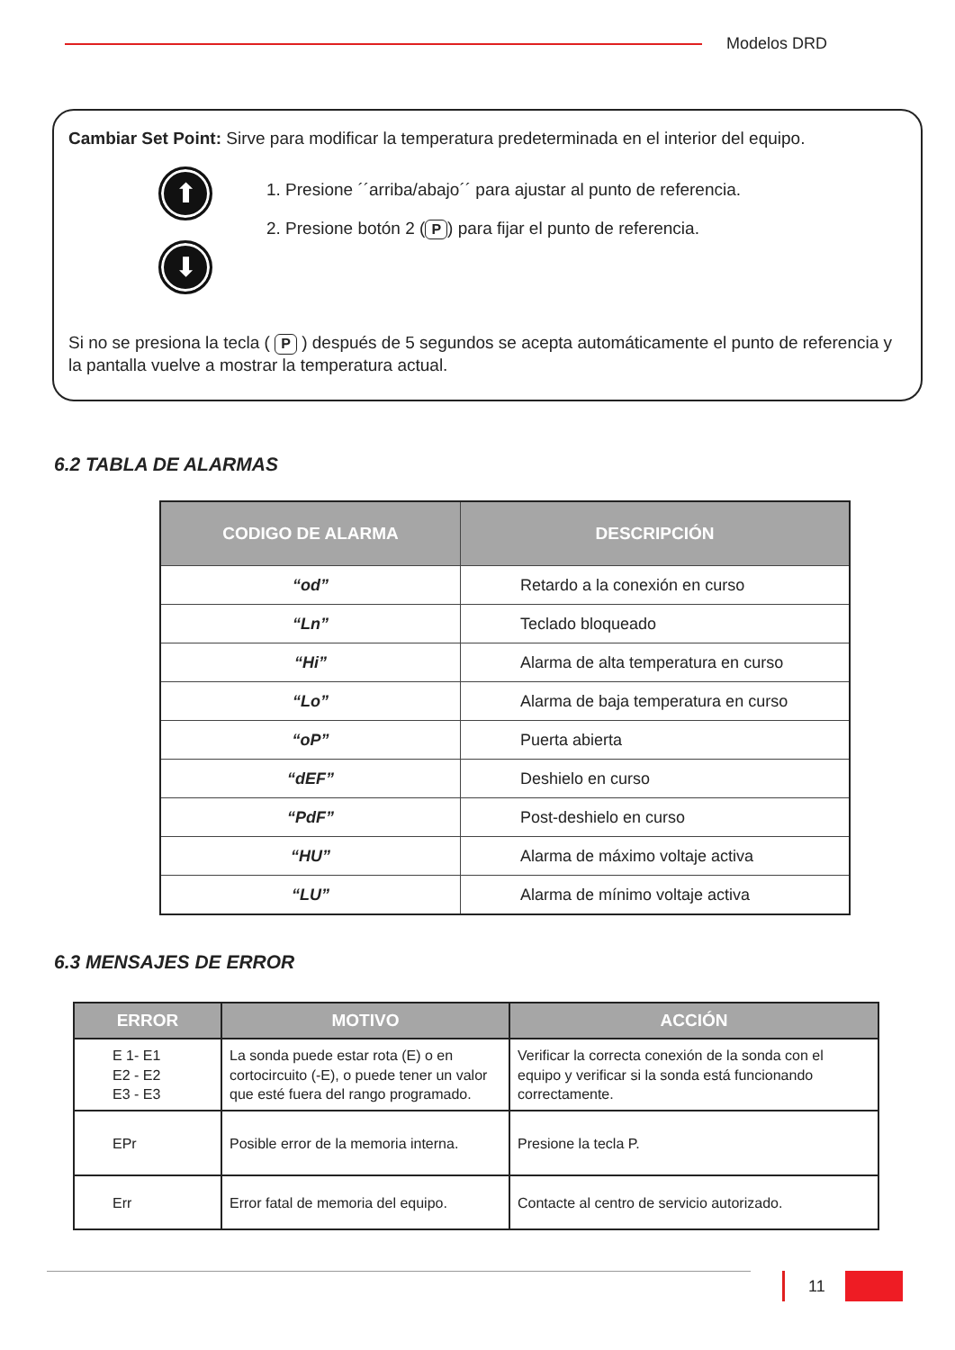Modelos DRD
Cambiar Set Point: Sirve para modificar la temperatura predeterminada en el interior del equipo.
⬆
⬇
1. Presione ´´arriba/abajo´´ para ajustar al punto de referencia.
2. Presione botón 2 (P) para fijar el punto de referencia.
Si no se presiona la tecla ( P ) después de 5 segundos se acepta automáticamente el punto de referencia y la pantalla vuelve a mostrar la temperatura actual.
6.2 TABLA DE ALARMAS
| CODIGO DE ALARMA | DESCRIPCIÓN |
| --- | --- |
| “od” | Retardo a la conexión en curso |
| “Ln” | Teclado bloqueado |
| “Hi” | Alarma de alta temperatura en curso |
| “Lo” | Alarma de baja temperatura en curso |
| “oP” | Puerta abierta |
| “dEF” | Deshielo en curso |
| “PdF” | Post-deshielo en curso |
| “HU” | Alarma de máximo voltaje activa |
| “LU” | Alarma de mínimo voltaje activa |
6.3 MENSAJES DE ERROR
| ERROR | MOTIVO | ACCIÓN |
| --- | --- | --- |
| E 1- E1 E2 - E2 E3 - E3 | La sonda puede estar rota (E) o en cortocircuito (-E), o puede tener un valor que esté fuera del rango programado. | Verificar la correcta conexión de la sonda con el equipo y verificar si la sonda está funcionando correctamente. |
| EPr | Posible error de la memoria interna. | Presione la tecla P. |
| Err | Error fatal de memoria del equipo. | Contacte al centro de servicio autorizado. |
11